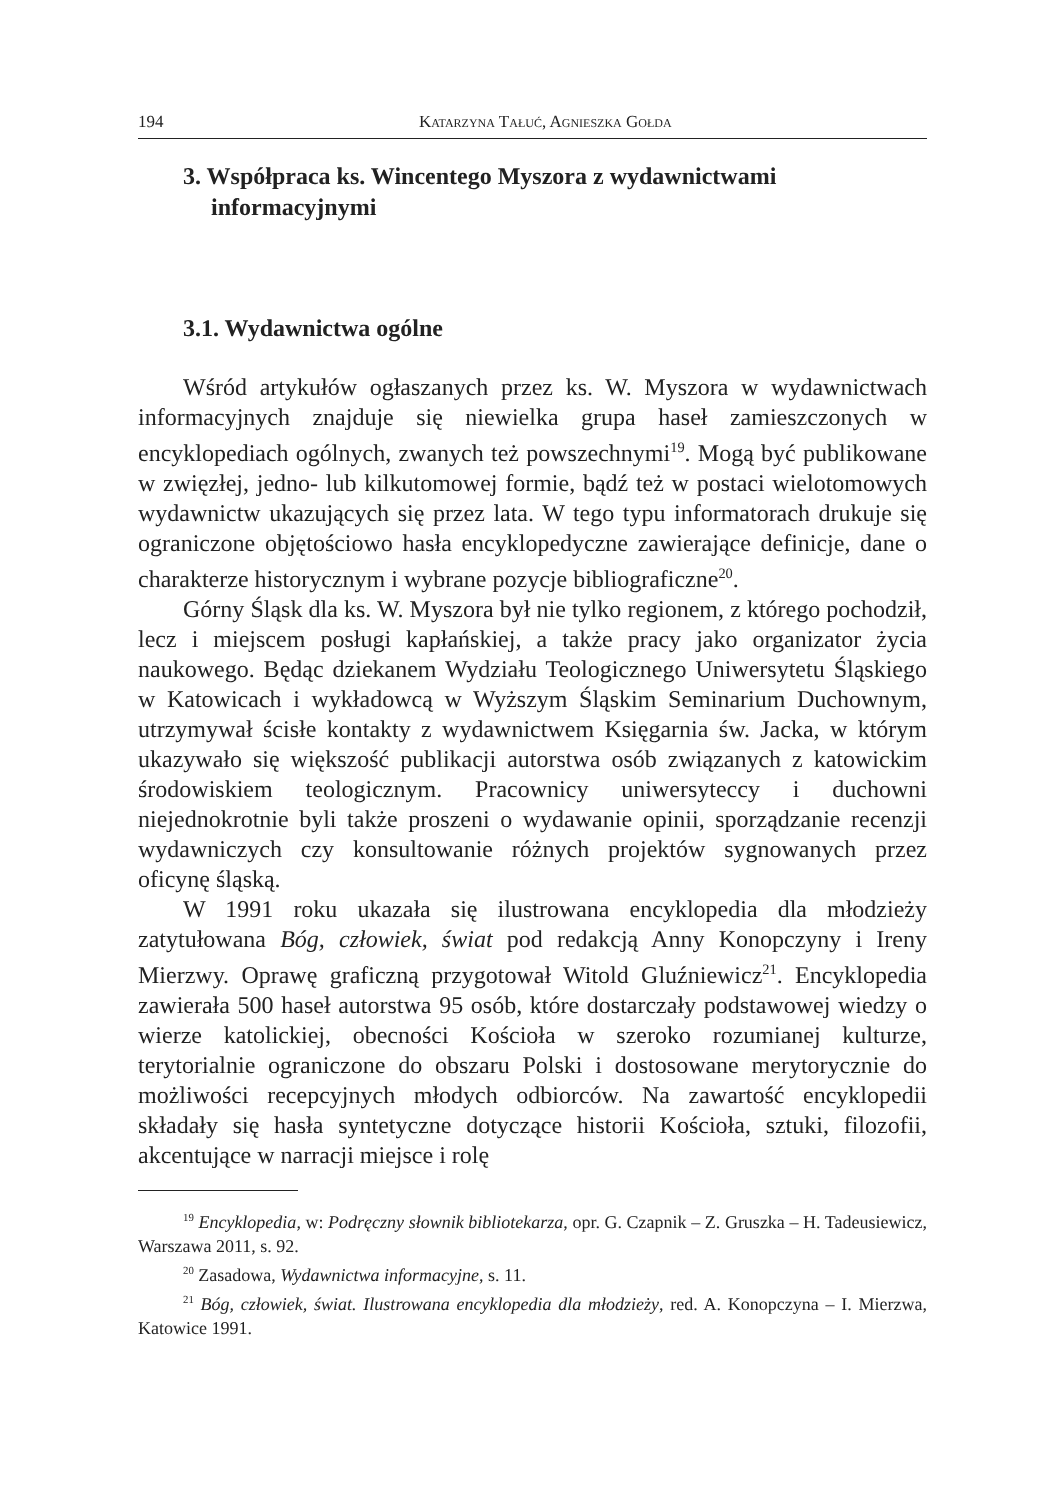194 Katarzyna Tałuć, Agnieszka Gołda
3. Współpraca ks. Wincentego Myszora z wydawnictwami informacyjnymi
3.1. Wydawnictwa ogólne
Wśród artykułów ogłaszanych przez ks. W. Myszora w wydawnictwach informacyjnych znajduje się niewielka grupa haseł zamieszczonych w encyklopediach ogólnych, zwanych też powszechnymi<sup>19</sup>. Mogą być publikowane w zwięzłej, jedno- lub kilkutomowej formie, bądź też w postaci wielotomowych wydawnictw ukazujących się przez lata. W tego typu informatorach drukuje się ograniczone objętościowo hasła encyklopedyczne zawierające definicje, dane o charakterze historycznym i wybrane pozycje bibliograficzne<sup>20</sup>.
Górny Śląsk dla ks. W. Myszora był nie tylko regionem, z którego pochodził, lecz i miejscem posługi kapłańskiej, a także pracy jako organizator życia naukowego. Będąc dziekanem Wydziału Teologicznego Uniwersytetu Śląskiego w Katowicach i wykładowcą w Wyższym Śląskim Seminarium Duchownym, utrzymywał ścisłe kontakty z wydawnictwem Księgarnia św. Jacka, w którym ukazywało się większość publikacji autorstwa osób związanych z katowickim środowiskiem teologicznym. Pracownicy uniwersyteccy i duchowni niejednokrotnie byli także proszeni o wydawanie opinii, sporządzanie recenzji wydawniczych czy konsultowanie różnych projektów sygnowanych przez oficynę śląską.
W 1991 roku ukazała się ilustrowana encyklopedia dla młodzieży zatytułowana Bóg, człowiek, świat pod redakcją Anny Konopczyny i Ireny Mierzwy. Oprawę graficzną przygotował Witold Gluźniewicz<sup>21</sup>. Encyklopedia zawierała 500 haseł autorstwa 95 osób, które dostarczały podstawowej wiedzy o wierze katolickiej, obecności Kościoła w szeroko rozumianej kulturze, terytorialnie ograniczone do obszaru Polski i dostosowane merytorycznie do możliwości recepcyjnych młodych odbiorców. Na zawartość encyklopedii składały się hasła syntetyczne dotyczące historii Kościoła, sztuki, filozofii, akcentujące w narracji miejsce i rolę
<sup>19</sup> Encyklopedia, w: Podręczny słownik bibliotekarza, opr. G. Czapnik – Z. Gruszka – H. Tadeusiewicz, Warszawa 2011, s. 92.
<sup>20</sup> Zasadowa, Wydawnictwa informacyjne, s. 11.
<sup>21</sup> Bóg, człowiek, świat. Ilustrowana encyklopedia dla młodzieży, red. A. Konopczyna – I. Mierzwa, Katowice 1991.